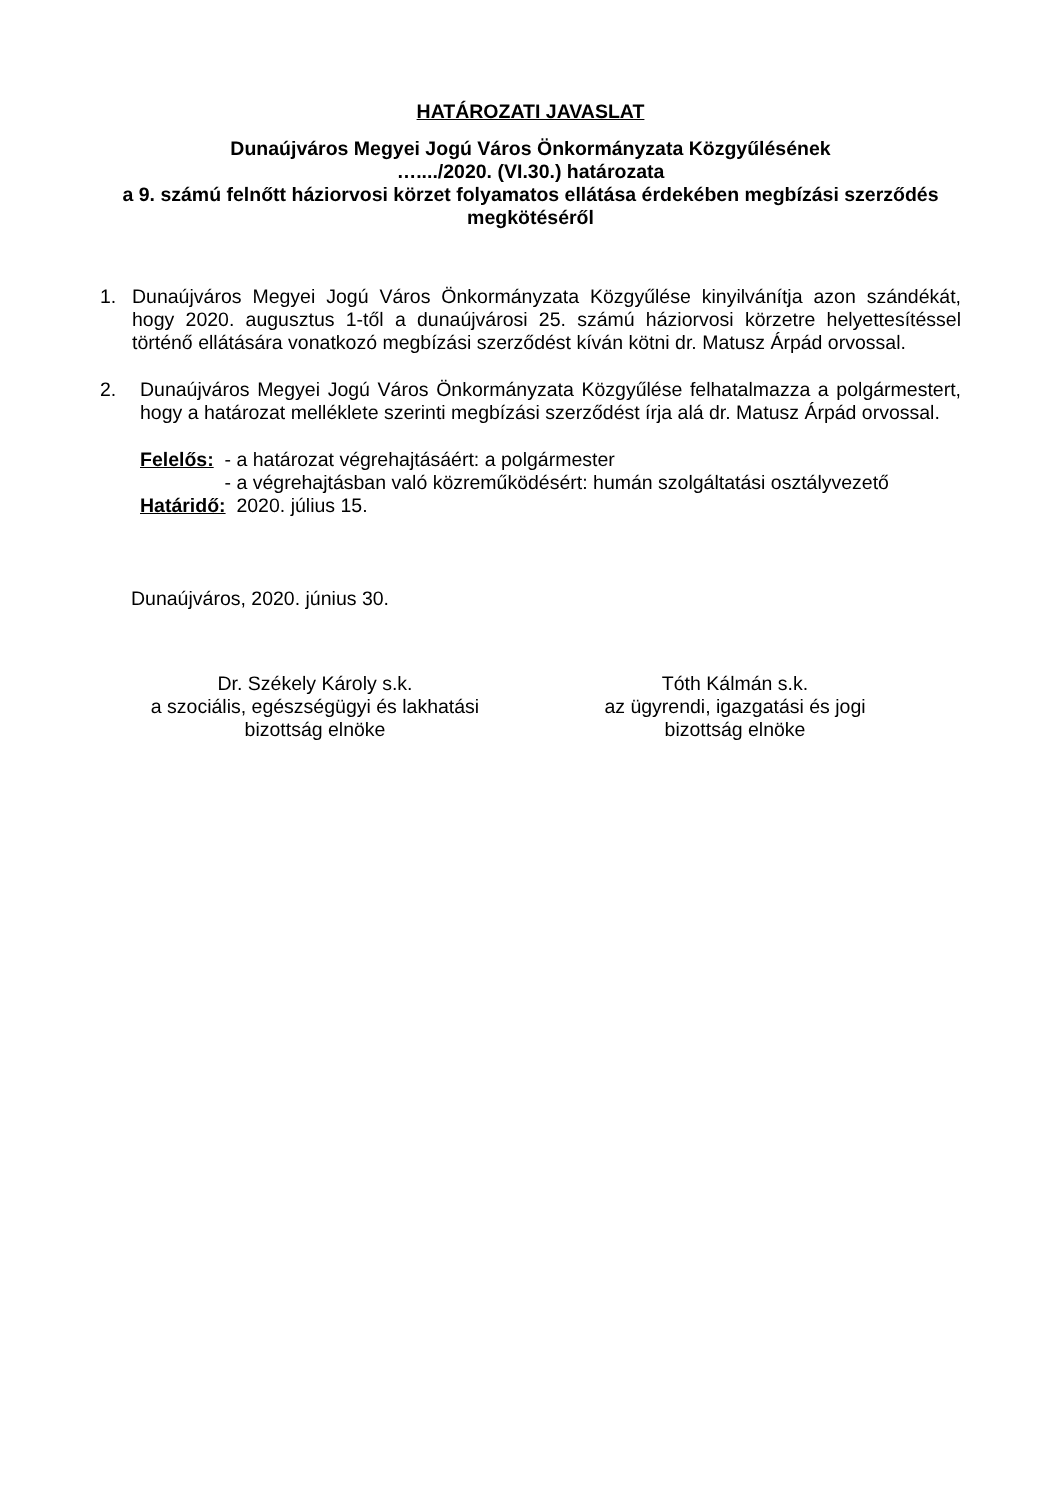HATÁROZATI JAVASLAT
Dunaújváros Megyei Jogú Város Önkormányzata Közgyűlésének
…..../2020. (VI.30.) határozata
a 9. számú felnőtt háziorvosi körzet folyamatos ellátása érdekében megbízási szerződés megkötéséről
1. Dunaújváros Megyei Jogú Város Önkormányzata Közgyűlése kinyilvánítja azon szándékát, hogy 2020. augusztus 1-től a dunaújvárosi 25. számú háziorvosi körzetre helyettesítéssel történő ellátására vonatkozó megbízási szerződést kíván kötni dr. Matusz Árpád orvossal.
2. Dunaújváros Megyei Jogú Város Önkormányzata Közgyűlése felhatalmazza a polgármestert, hogy a határozat melléklete szerinti megbízási szerződést írja alá dr. Matusz Árpád orvossal.
Felelős: - a határozat végrehajtásáért: a polgármester
- a végrehajtásban való közreműködésért: humán szolgáltatási osztályvezető
Határidő: 2020. július 15.
Dunaújváros, 2020. június 30.
Dr. Székely Károly s.k.
a szociális, egészségügyi és lakhatási
bizottság elnöke
Tóth Kálmán s.k.
az ügyrendi, igazgatási és jogi
bizottság elnöke